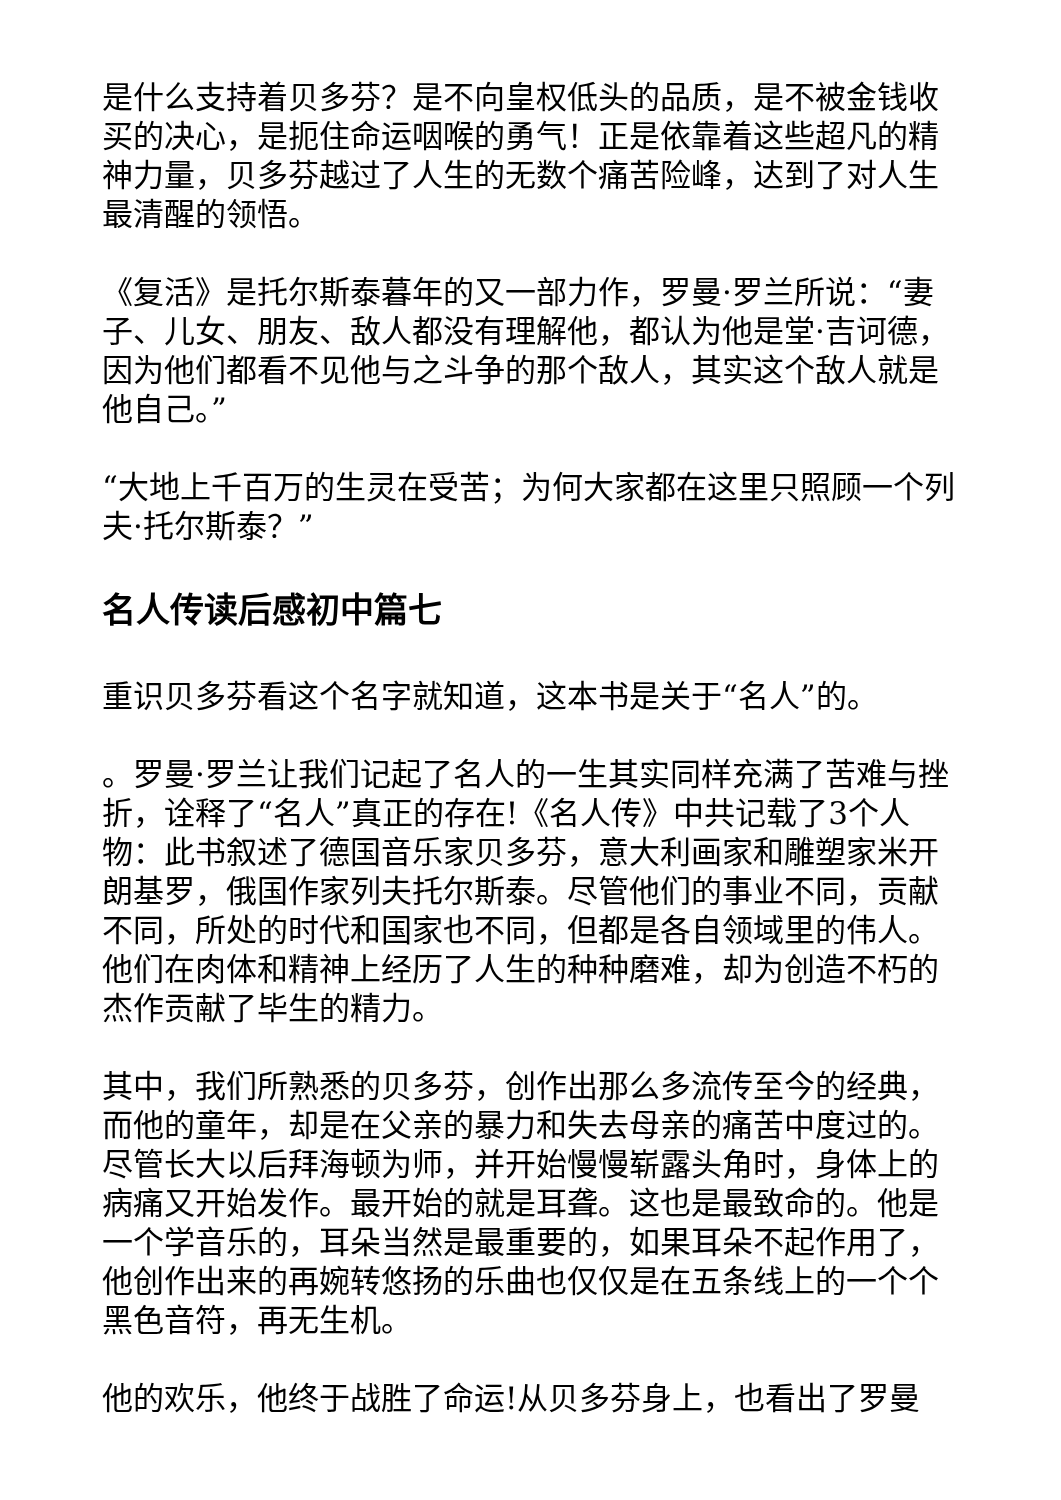是什么支持着贝多芬？是不向皇权低头的品质，是不被金钱收买的决心，是扼住命运咽喉的勇气！正是依靠着这些超凡的精神力量，贝多芬越过了人生的无数个痛苦险峰，达到了对人生最清醒的领悟。
《复活》是托尔斯泰暮年的又一部力作，罗曼·罗兰所说：“妻子、儿女、朋友、敌人都没有理解他，都认为他是堂·吉诃德，因为他们都看不见他与之斗争的那个敌人，其实这个敌人就是他自己。”
“大地上千百万的生灵在受苦；为何大家都在这里只照顾一个列夫·托尔斯泰？”
名人传读后感初中篇七
重识贝多芬看这个名字就知道，这本书是关于“名人”的。
。罗曼·罗兰让我们记起了名人的一生其实同样充满了苦难与挫折，诠释了“名人”真正的存在!《名人传》中共记载了3个人物：此书叙述了德国音乐家贝多芬，意大利画家和雕塑家米开朗基罗，俄国作家列夫托尔斯泰。尽管他们的事业不同，贡献不同，所处的时代和国家也不同，但都是各自领域里的伟人。他们在肉体和精神上经历了人生的种种磨难，却为创造不朽的杰作贡献了毕生的精力。
其中，我们所熟悉的贝多芬，创作出那么多流传至今的经典，而他的童年，却是在父亲的暴力和失去母亲的痛苦中度过的。尽管长大以后拜海顿为师，并开始慢慢崭露头角时，身体上的病痛又开始发作。最开始的就是耳聋。这也是最致命的。他是一个学音乐的，耳朵当然是最重要的，如果耳朵不起作用了，他创作出来的再婉转悠扬的乐曲也仅仅是在五条线上的一个个黑色音符，再无生机。
他的欢乐，他终于战胜了命运!从贝多芬身上，也看出了罗曼